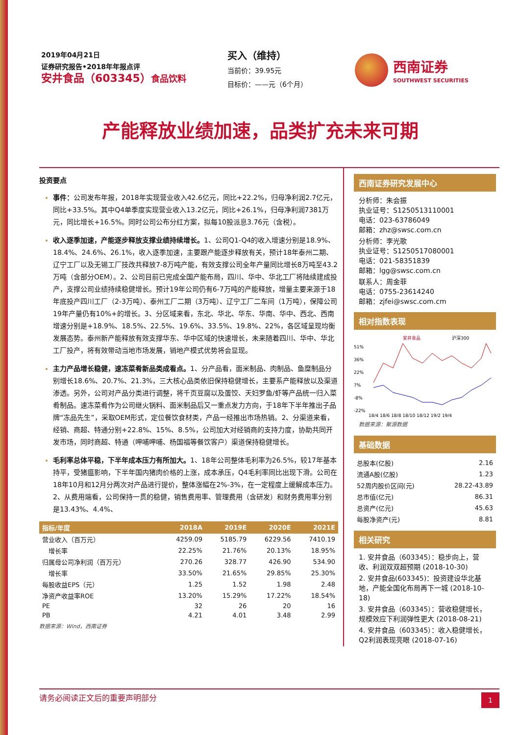2019年04月21日
证券研究报告•2018年年报点评
安井食品（603345）食品饮料
买入（维持）
当前价：39.95元
目标价：——元（6个月）
西南证券
SOUTHWEST SECURITIES
产能释放业绩加速，品类扩充未来可期
投资要点
事件：公司发布年报，2018年实现营业收入42.6亿元，同比+22.2%，归母净利润2.7亿元，同比+33.5%。其中Q4单季度实现营业收入13.2亿元，同比+26.1%，归母净利润7381万元，同比增长+16.5%。同时公司公布分红方案，拟每10股派息3.76元（含税）。
收入逐季加速，产能逐步释放支撑业绩持续增长。1、公司Q1-Q4的收入增速分别是18.9%、18.4%、24.6%、26.1%，收入逐季加速，主要跟产能逐步释放有关，预计18年泰州二期、辽宁工厂以及无锡工厂技改共释放7-8万吨产能，有效支撑公司全年产量同比增长8万吨至43.2万吨（含部分OEM）。2、公司目前已完成全国产能布局，四川、华中、华北工厂将陆续建成投产，支撑公司业绩持续稳健增长。预计19年公司仍有6-7万吨的产能释放，增量主要来源于18年底投产四川工厂（2-3万吨）、泰州工厂二期（3万吨）、辽宁工厂二车间（1万吨），保障公司19年产量仍有10%+的增长。3、分区域来看，东北、华北、华东、华南、华中、西北、西南增速分别是+18.9%、18.5%、22.5%、19.6%、33.5%、19.8%、22%，各区域呈现均衡发展态势。泰州新产能释放有效支撑华东、华中区域的快速增长，未来随着四川、华中、华北工厂投产，将有效带动当地市场发展，销地产模式优势将会显现。
主力产品增长稳健，速冻菜肴新品类成看点。1、分产品看，面米制品、肉制品、鱼糜制品分别增长18.6%、20.7%、21.3%，三大核心品类依旧保持稳健增长，主要系产能释放以及渠道渗透。另外，公司对产品分类进行调整，将千页豆腐以及蛋饺、天妇罗鱼/虾等产品统一归入菜肴制品。速冻菜肴作为公司继火锅料、面米制品后又一重点发力方向，于18年下半年推出子品牌“冻品先生”，采取OEM形式，定位餐饮食材类，产品一经推出市场热销。2、分渠道来看，经销、商超、特通分别+22.8%、15%、8.5%，公司加大对经销商的支持力度，协助共同开发市场，同时商超、特通（呷哺呷哺、杨国福等餐饮客户）渠道保持稳健增长。
毛利率总体平稳，下半年成本压力有所加大。1、18年公司整体毛利率为26.5%，较17年基本持平，受猪瘟影响，下半年国内猪肉价格的上涨，成本承压，Q4毛利率同比出现下滑。公司在18年10月和12月分两次对产品进行提价，整体涨幅在2%-3%，在一定程度上缓解成本压力。2、从费用端看，公司保持一贯的稳健，销售费用率、管理费用（含研发）和财务费用率分别是13.43%、4.4%、
| 指标/年度 | 2018A | 2019E | 2020E | 2021E |
| --- | --- | --- | --- | --- |
| 营业收入（百万元） | 4259.09 | 5185.79 | 6229.56 | 7410.19 |
| 增长率 | 22.25% | 21.76% | 20.13% | 18.95% |
| 归属母公司净利润（百万元） | 270.26 | 328.77 | 426.90 | 534.90 |
| 增长率 | 33.50% | 21.65% | 29.85% | 25.30% |
| 每股收益EPS（元） | 1.25 | 1.52 | 1.98 | 2.48 |
| 净资产收益率ROE | 13.20% | 15.29% | 17.22% | 18.54% |
| PE | 32 | 26 | 20 | 16 |
| PB | 4.21 | 4.01 | 3.48 | 2.99 |
数据来源：Wind，西南证券
西南证券研究发展中心
分析师：朱会振
执业证号：S1250513110001
电话：023-63786049
邮箱：zhz@swsc.com.cn
分析师：李光歌
执业证号：S1250517080001
电话：021-58351839
邮箱：lgg@swsc.com.cn
联系人：周金菲
电话：0755-23614240
邮箱：zjfei@swsc.com.cm
相对指数表现
安井食品
沪深300
51%
36%
22%
7%
-8%
-22%
18/4 18/6 18/8 18/10 18/12 19/2 19/4
数据来源：聚源数据
基础数据
| 总股本(亿股) | 2.16 |
| 流通A股(亿股) | 1.23 |
| 52周内股价区间(元) | 28.22-43.89 |
| 总市值(亿元) | 86.31 |
| 总资产(亿元) | 45.63 |
| 每股净资产(元) | 8.81 |
相关研究
1. 安井食品（603345）：稳步向上，营收、利润双双超预期 (2018-10-30)
2. 安井食品(603345)：投资建设华北基地，产能全国化布局再下一城 (2018-10-18)
3. 安井食品（603345）：营收稳健增长，规模效应下利润弹性更大 (2018-08-21)
4. 安井食品（603345）：收入稳健增长，Q2利润表现亮眼 (2018-07-16)
请务必阅读正文后的重要声明部分 1